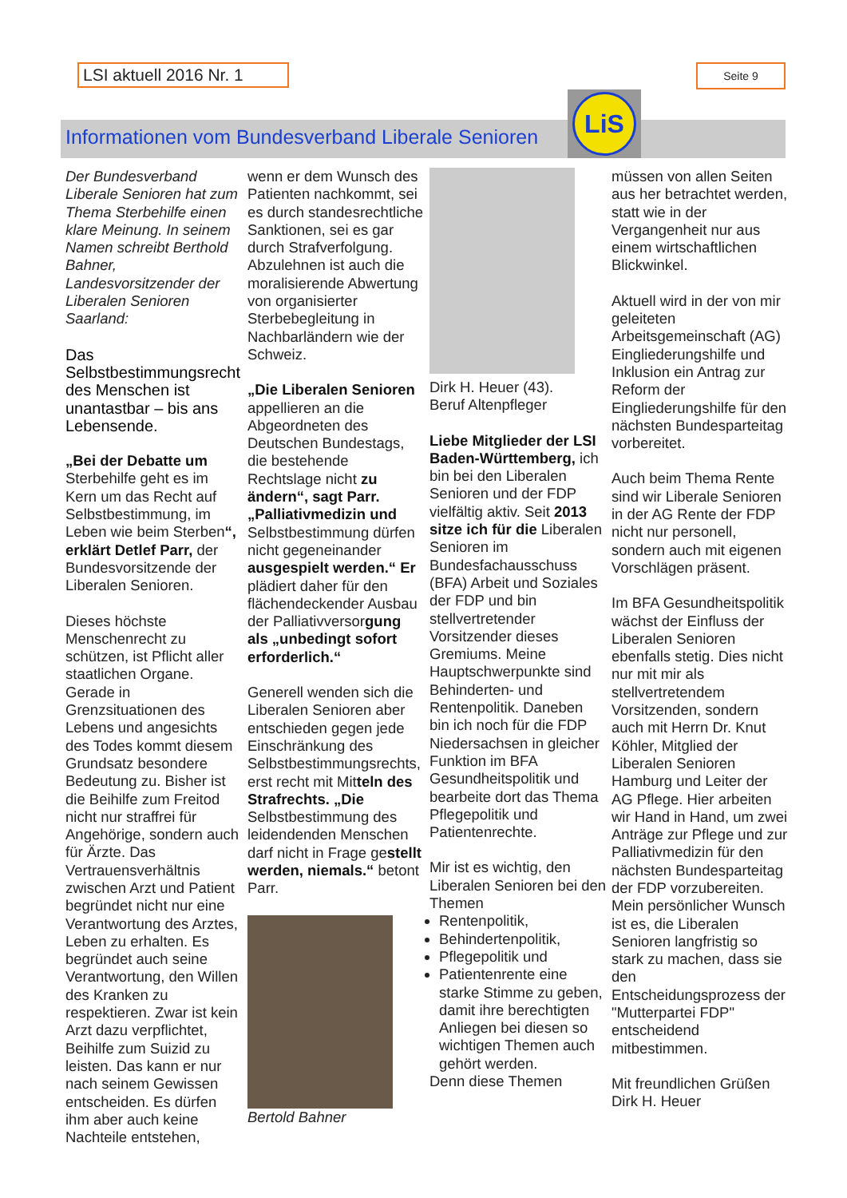LSI aktuell 2016 Nr. 1
Seite 9
Informationen vom Bundesverband Liberale Senioren
LiS
Der Bundesverband Liberale Senioren hat zum Thema Sterbehilfe einen klare Meinung. In seinem Namen schreibt Berthold Bahner, Landesvorsitzender der Liberalen Senioren Saarland:
Das Selbstbestimmungsrecht des Menschen ist unantastbar – bis ans Lebensende.
„Bei der Debatte um Sterbehilfe geht es im Kern um das Recht auf Selbstbestimmung, im Leben wie beim Sterben“, erklärt Detlef Parr, der Bundesvorsitzende der Liberalen Senioren.
Dieses höchste Menschenrecht zu schützen, ist Pflicht aller staatlichen Organe. Gerade in Grenzsituationen des Lebens und angesichts des Todes kommt diesem Grundsatz besondere Bedeutung zu. Bisher ist die Beihilfe zum Freitod nicht nur straffrei für Angehörige, sondern auch für Ärzte. Das Vertrauensverhältnis zwischen Arzt und Patient begründet nicht nur eine Verantwortung des Arztes, Leben zu erhalten. Es begründet auch seine Verantwortung, den Willen des Kranken zu respektieren. Zwar ist kein Arzt dazu verpflichtet, Beihilfe zum Suizid zu leisten. Das kann er nur nach seinem Gewissen entscheiden. Es dürfen ihm aber auch keine Nachteile entstehen,
wenn er dem Wunsch des Patienten nachkommt, sei es durch standesrechtliche Sanktionen, sei es gar durch Strafverfolgung. Abzulehnen ist auch die moralisierende Abwertung von organisierter Sterbebegleitung in Nachbarländern wie der Schweiz.
„Die Liberalen Senioren appellieren an die Abgeordneten des Deutschen Bundestags, die bestehende Rechtslage nicht zu ändern“, sagt Parr. „Palliativmedizin und Selbstbestimmung dürfen nicht gegeneinander ausgespielt werden.“ Er plädiert daher für den flächendeckender Ausbau der Palliativversorgung als „unbedingt sofort erforderlich.“
Generell wenden sich die Liberalen Senioren aber entschieden gegen jede Einschränkung des Selbstbestimmungsrechts, erst recht mit Mitteln des Strafrechts. „Die Selbstbestimmung des leidendenden Menschen darf nicht in Frage gestellt werden, niemals.“ betont Parr.
Bertold Bahner
Dirk H. Heuer (43).
Beruf Altenpfleger
Liebe Mitglieder der LSI Baden-Württemberg, ich bin bei den Liberalen Senioren und der FDP vielfältig aktiv. Seit 2013 sitze ich für die Liberalen Senioren im Bundesfachausschuss (BFA) Arbeit und Soziales der FDP und bin stellvertretender Vorsitzender dieses Gremiums. Meine Hauptschwerpunkte sind Behinderten- und Rentenpolitik. Daneben bin ich noch für die FDP Niedersachsen in gleicher Funktion im BFA Gesundheitspolitik und bearbeite dort das Thema Pflegepolitik und Patientenrechte.
Mir ist es wichtig, den Liberalen Senioren bei den Themen
Rentenpolitik,
Behindertenpolitik,
Pflegepolitik und
Patientenrente eine starke Stimme zu geben, damit ihre berechtigten Anliegen bei diesen so wichtigen Themen auch gehört werden.
Denn diese Themen
müssen von allen Seiten aus her betrachtet werden, statt wie in der Vergangenheit nur aus einem wirtschaftlichen Blickwinkel.
Aktuell wird in der von mir geleiteten Arbeitsgemeinschaft (AG) Eingliederungshilfe und Inklusion ein Antrag zur Reform der Eingliederungshilfe für den nächsten Bundesparteitag vorbereitet.
Auch beim Thema Rente sind wir Liberale Senioren in der AG Rente der FDP nicht nur personell, sondern auch mit eigenen Vorschlägen präsent.
Im BFA Gesundheitspolitik wächst der Einfluss der Liberalen Senioren ebenfalls stetig. Dies nicht nur mit mir als stellvertretendem Vorsitzenden, sondern auch mit Herrn Dr. Knut Köhler, Mitglied der Liberalen Senioren Hamburg und Leiter der AG Pflege. Hier arbeiten wir Hand in Hand, um zwei Anträge zur Pflege und zur Palliativmedizin für den nächsten Bundesparteitag der FDP vorzubereiten. Mein persönlicher Wunsch ist es, die Liberalen Senioren langfristig so stark zu machen, dass sie den Entscheidungsprozess der "Mutterpartei FDP" entscheidend mitbestimmen.
Mit freundlichen Grüßen
Dirk H. Heuer